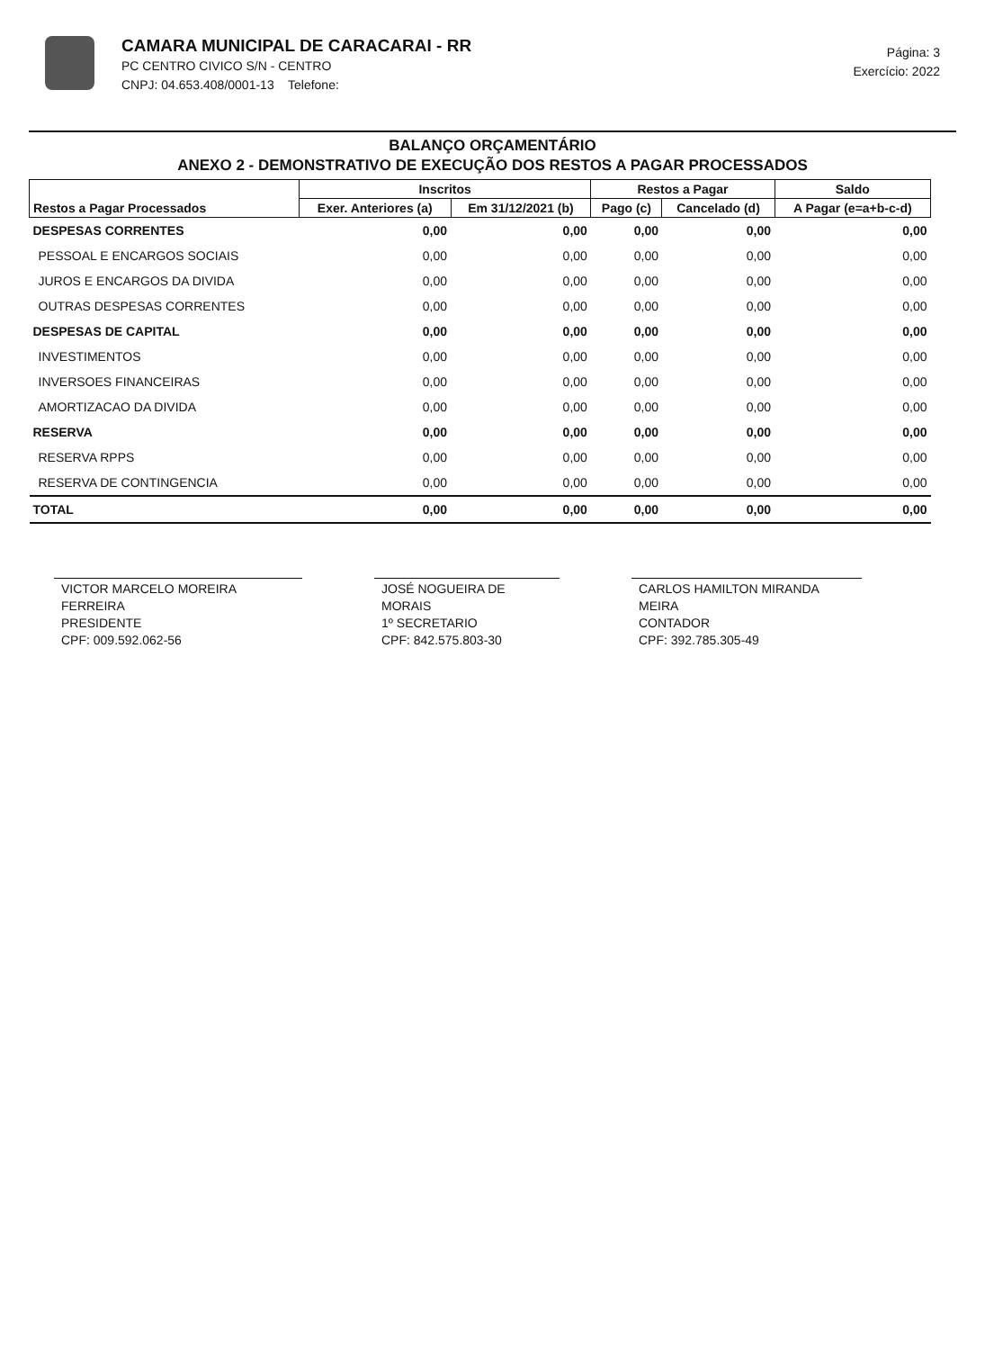CAMARA MUNICIPAL DE CARACARAI - RR
PC CENTRO CIVICO S/N - CENTRO
CNPJ: 04.653.408/0001-13 Telefone:
Página: 3
Exercício: 2022
BALANÇO ORÇAMENTÁRIO
ANEXO 2 - DEMONSTRATIVO DE EXECUÇÃO DOS RESTOS A PAGAR PROCESSADOS
| Restos a Pagar Processados | Inscritos | | Restos a Pagar | | Saldo |
| --- | --- | --- | --- | --- | --- |
| | Exer. Anteriores (a) | Em 31/12/2021 (b) | Pago (c) | Cancelado (d) | A Pagar (e=a+b-c-d) |
| DESPESAS CORRENTES | 0,00 | 0,00 | 0,00 | 0,00 | 0,00 |
| PESSOAL E ENCARGOS SOCIAIS | 0,00 | 0,00 | 0,00 | 0,00 | 0,00 |
| JUROS E ENCARGOS DA DIVIDA | 0,00 | 0,00 | 0,00 | 0,00 | 0,00 |
| OUTRAS DESPESAS CORRENTES | 0,00 | 0,00 | 0,00 | 0,00 | 0,00 |
| DESPESAS DE CAPITAL | 0,00 | 0,00 | 0,00 | 0,00 | 0,00 |
| INVESTIMENTOS | 0,00 | 0,00 | 0,00 | 0,00 | 0,00 |
| INVERSOES FINANCEIRAS | 0,00 | 0,00 | 0,00 | 0,00 | 0,00 |
| AMORTIZACAO DA DIVIDA | 0,00 | 0,00 | 0,00 | 0,00 | 0,00 |
| RESERVA | 0,00 | 0,00 | 0,00 | 0,00 | 0,00 |
| RESERVA RPPS | 0,00 | 0,00 | 0,00 | 0,00 | 0,00 |
| RESERVA DE CONTINGENCIA | 0,00 | 0,00 | 0,00 | 0,00 | 0,00 |
| TOTAL | 0,00 | 0,00 | 0,00 | 0,00 | 0,00 |
VICTOR MARCELO MOREIRA FERREIRA
PRESIDENTE
CPF: 009.592.062-56
JOSÉ NOGUEIRA DE MORAIS
1º SECRETARIO
CPF: 842.575.803-30
CARLOS HAMILTON MIRANDA MEIRA
CONTADOR
CPF: 392.785.305-49